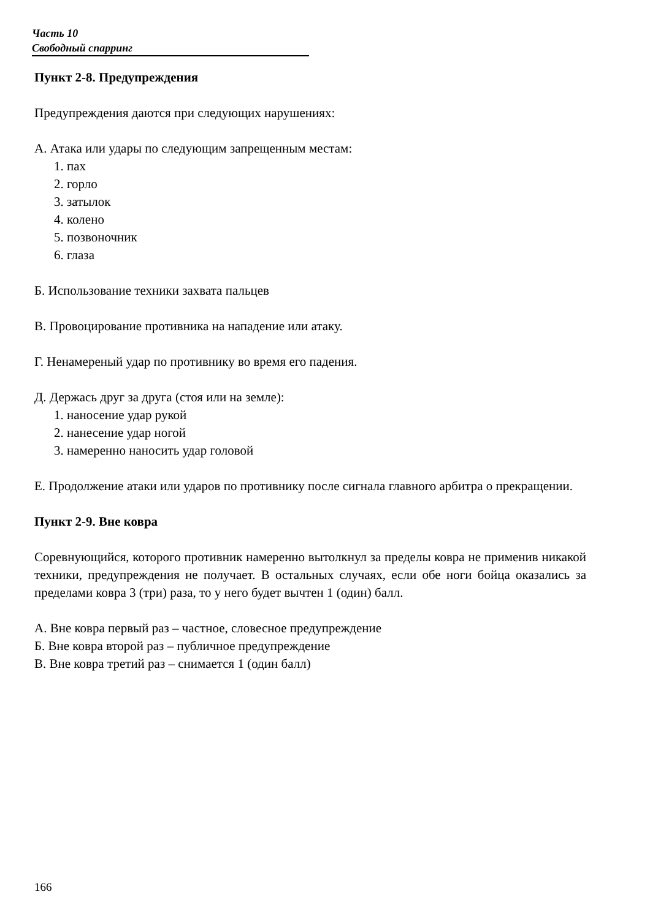Часть 10
Свободный спарринг
Пункт 2-8. Предупреждения
Предупреждения даются при следующих нарушениях:
А. Атака или удары по следующим запрещенным местам:
1. пах
2. горло
3. затылок
4. колено
5. позвоночник
6. глаза
Б. Использование техники захвата пальцев
В. Провоцирование противника на нападение или атаку.
Г. Ненамереный удар по противнику во время его падения.
Д. Держась друг за друга (стоя или на земле):
1. наносение удар рукой
2. нанесение удар ногой
3. намеренно наносить удар головой
Е. Продолжение атаки или ударов по противнику после сигнала главного арбитра о прекращении.
Пункт 2-9. Вне ковра
Соревнующийся, которого противник намеренно вытолкнул за пределы ковра не применив никакой техники, предупреждения не получает. В остальных случаях, если обе ноги бойца оказались за пределами ковра 3 (три) раза, то у него будет вычтен 1 (один) балл.
А. Вне ковра первый раз – частное, словесное предупреждение
Б. Вне ковра второй раз – публичное предупреждение
В. Вне ковра третий раз – снимается 1 (один балл)
166